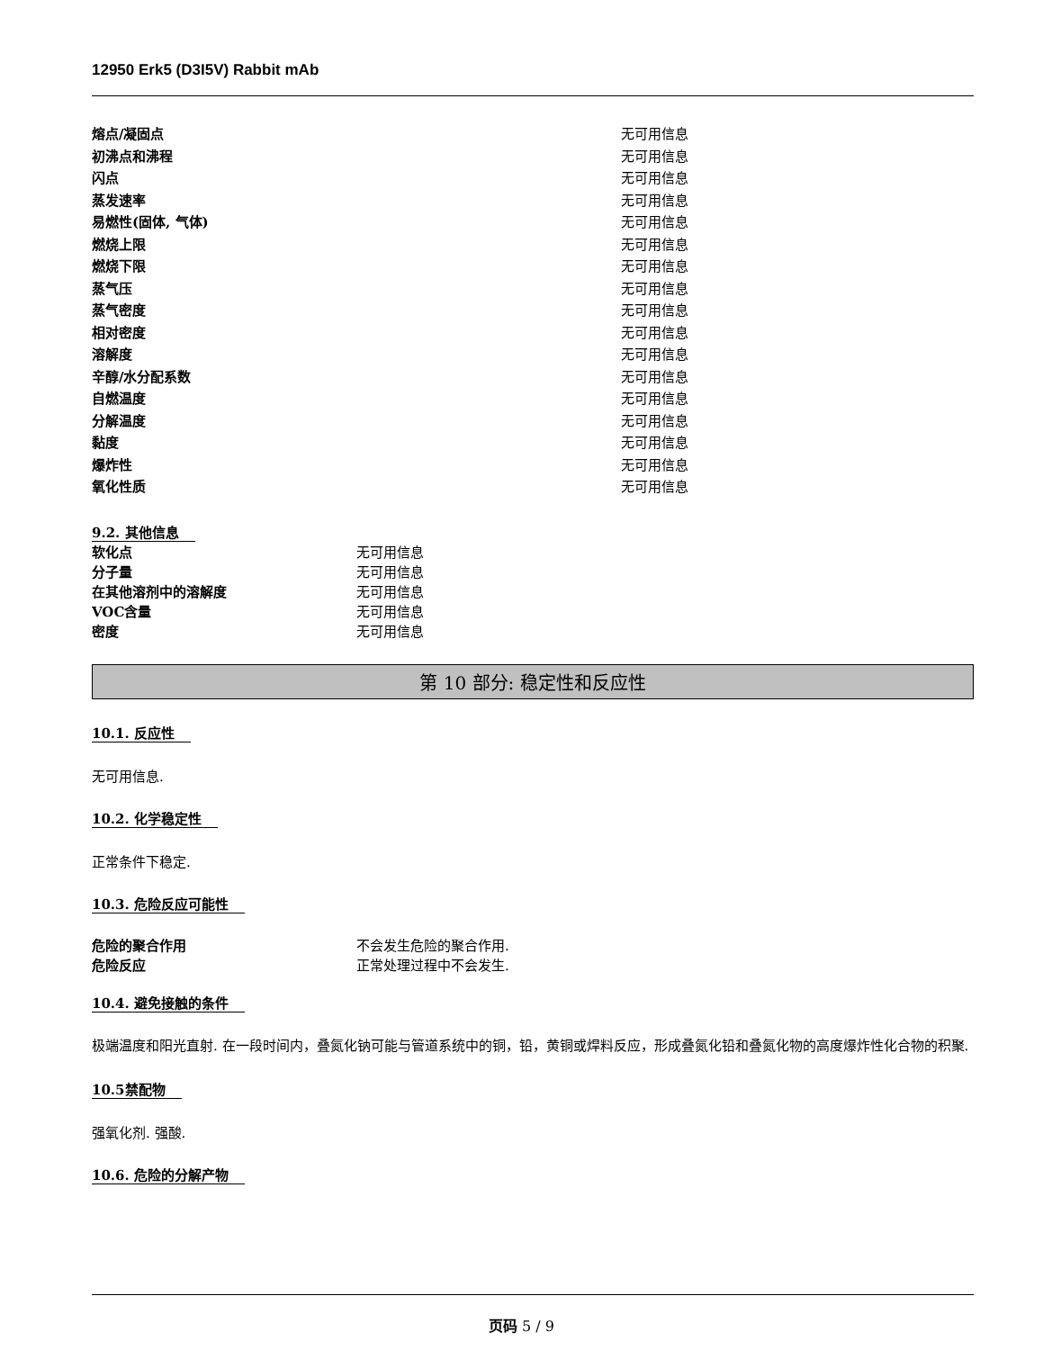12950 Erk5 (D3I5V) Rabbit mAb
| 熔点/凝固点 | 无可用信息 |
| 初沸点和沸程 | 无可用信息 |
| 闪点 | 无可用信息 |
| 蒸发速率 | 无可用信息 |
| 易燃性(固体, 气体) | 无可用信息 |
| 燃烧上限 | 无可用信息 |
| 燃烧下限 | 无可用信息 |
| 蒸气压 | 无可用信息 |
| 蒸气密度 | 无可用信息 |
| 相对密度 | 无可用信息 |
| 溶解度 | 无可用信息 |
| 辛醇/水分配系数 | 无可用信息 |
| 自燃温度 | 无可用信息 |
| 分解温度 | 无可用信息 |
| 黏度 | 无可用信息 |
| 爆炸性 | 无可用信息 |
| 氧化性质 | 无可用信息 |
9.2. 其他信息
| 软化点 | 无可用信息 |
| 分子量 | 无可用信息 |
| 在其他溶剂中的溶解度 | 无可用信息 |
| VOC含量 | 无可用信息 |
| 密度 | 无可用信息 |
第 10 部分: 稳定性和反应性
10.1. 反应性
无可用信息.
10.2. 化学稳定性
正常条件下稳定.
10.3. 危险反应可能性
| 危险的聚合作用 | 不会发生危险的聚合作用. |
| 危险反应 | 正常处理过程中不会发生. |
10.4. 避免接触的条件
极端温度和阳光直射. 在一段时间内，叠氮化钠可能与管道系统中的铜，铅，黄铜或焊料反应，形成叠氮化铅和叠氮化物的高度爆炸性化合物的积聚.
10.5禁配物
强氧化剂. 强酸.
10.6. 危险的分解产物
页码 5 / 9